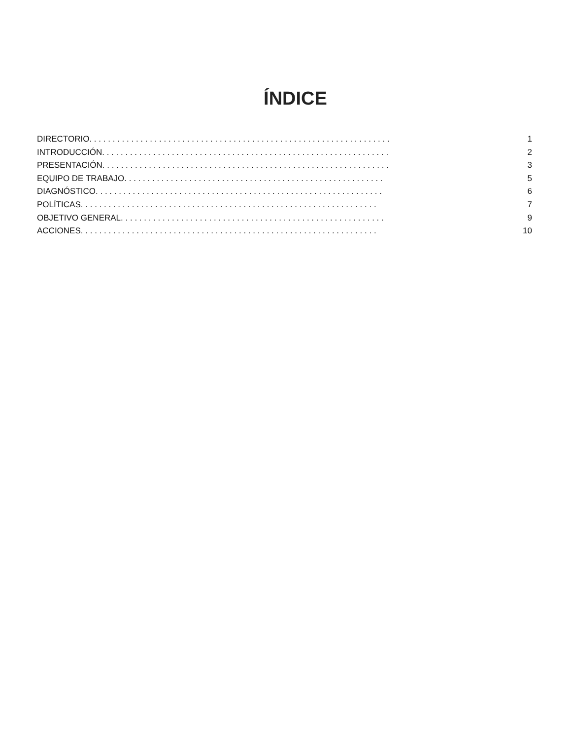ÍNDICE
DIRECTORIO. . . . . . . . . . . . . . . . . . . . . . . . . . . . . . . . . . . . . . . . . . . . . . . . . . . . . . . . . . . . . . . . . 1
INTRODUCCIÓN. . . . . . . . . . . . . . . . . . . . . . . . . . . . . . . . . . . . . . . . . . . . . . . . . . . . . . . . . . . . . . 2
PRESENTACIÓN. . . . . . . . . . . . . . . . . . . . . . . . . . . . . . . . . . . . . . . . . . . . . . . . . . . . . . . . . . . . . . 3
EQUIPO DE TRABAJO. . . . . . . . . . . . . . . . . . . . . . . . . . . . . . . . . . . . . . . . . . . . . . . . . . . . . . . . 5
DIAGNÓSTICO. . . . . . . . . . . . . . . . . . . . . . . . . . . . . . . . . . . . . . . . . . . . . . . . . . . . . . . . . . . . . . 6
POLÍTICAS. . . . . . . . . . . . . . . . . . . . . . . . . . . . . . . . . . . . . . . . . . . . . . . . . . . . . . . . . . . . . . . . 7
OBJETIVO GENERAL. . . . . . . . . . . . . . . . . . . . . . . . . . . . . . . . . . . . . . . . . . . . . . . . . . . . . . . . . 9
ACCIONES. . . . . . . . . . . . . . . . . . . . . . . . . . . . . . . . . . . . . . . . . . . . . . . . . . . . . . . . . . . . . . . . 10